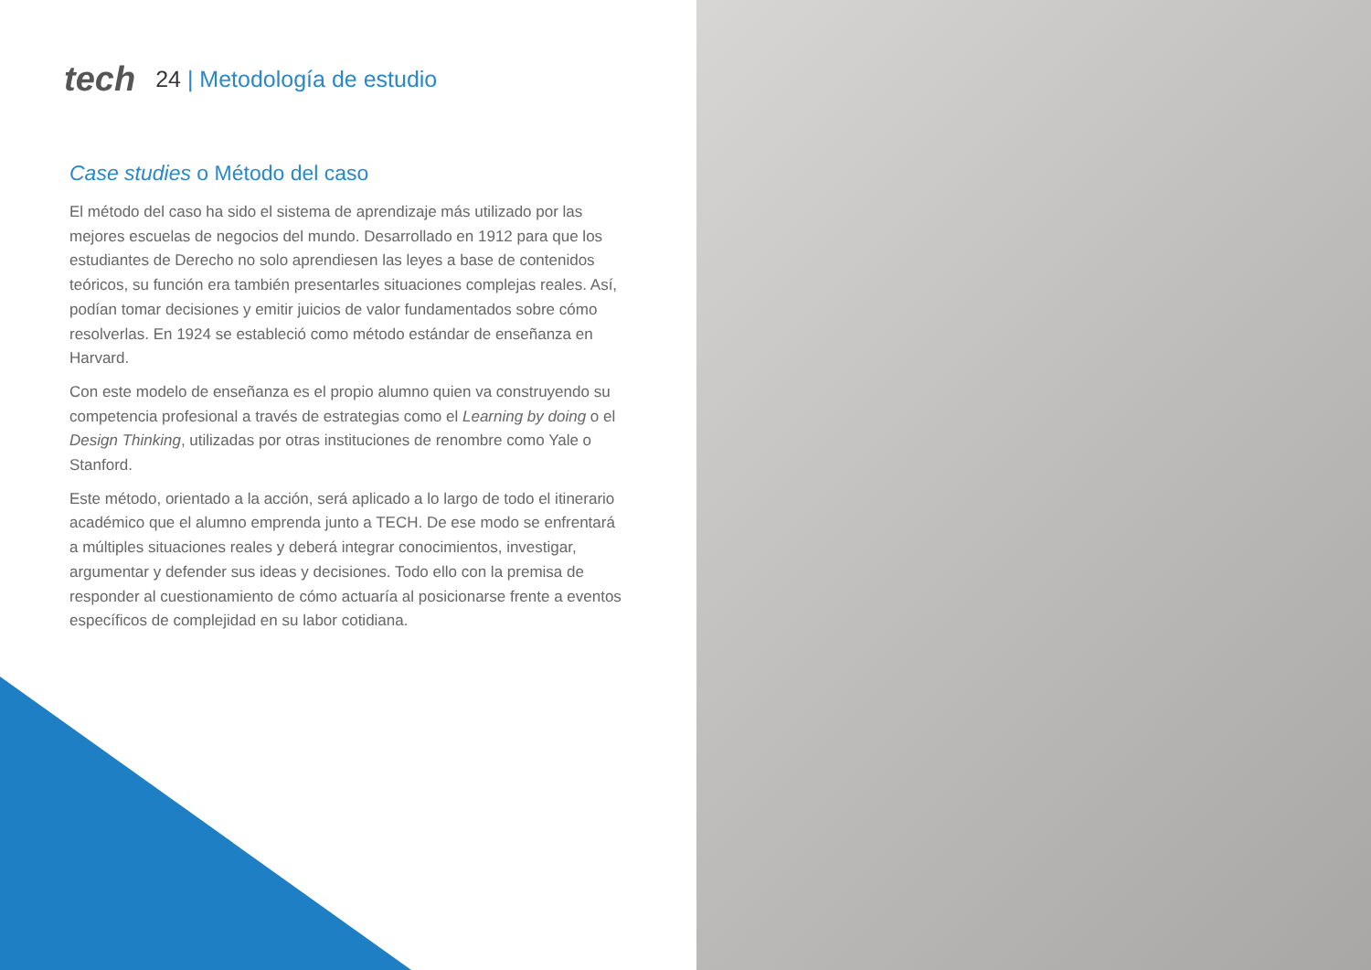tech 24 | Metodología de estudio
Case studies o Método del caso
El método del caso ha sido el sistema de aprendizaje más utilizado por las mejores escuelas de negocios del mundo. Desarrollado en 1912 para que los estudiantes de Derecho no solo aprendiesen las leyes a base de contenidos teóricos, su función era también presentarles situaciones complejas reales. Así, podían tomar decisiones y emitir juicios de valor fundamentados sobre cómo resolverlas. En 1924 se estableció como método estándar de enseñanza en Harvard.
Con este modelo de enseñanza es el propio alumno quien va construyendo su competencia profesional a través de estrategias como el Learning by doing o el Design Thinking, utilizadas por otras instituciones de renombre como Yale o Stanford.
Este método, orientado a la acción, será aplicado a lo largo de todo el itinerario académico que el alumno emprenda junto a TECH. De ese modo se enfrentará a múltiples situaciones reales y deberá integrar conocimientos, investigar, argumentar y defender sus ideas y decisiones. Todo ello con la premisa de responder al cuestionamiento de cómo actuaría al posicionarse frente a eventos específicos de complejidad en su labor cotidiana.